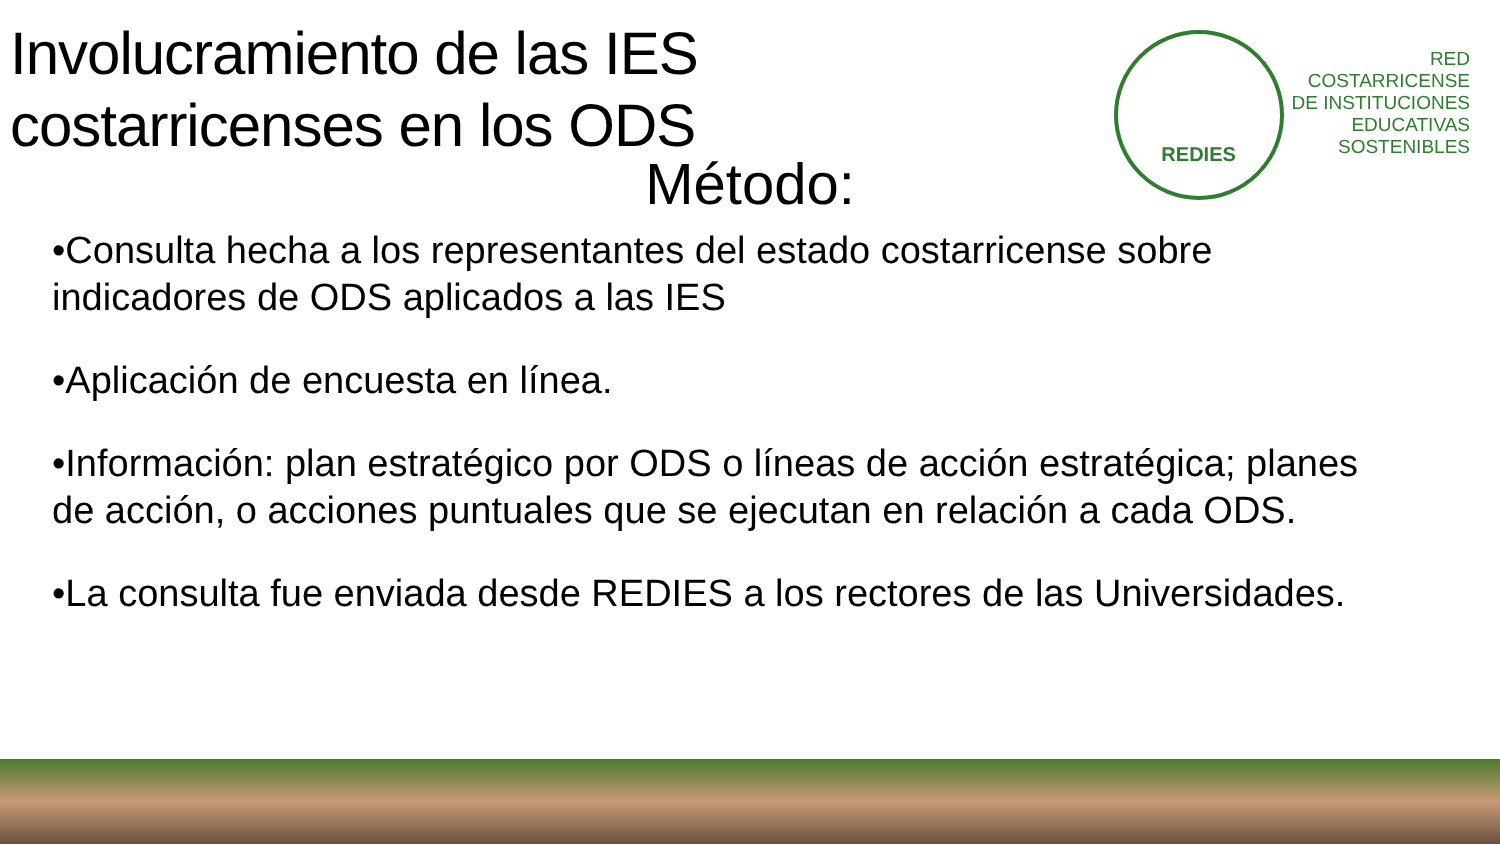Involucramiento de las IES
costarricenses en los ODS
REDIES
RED
COSTARRICENSE
DE INSTITUCIONES
EDUCATIVAS
SOSTENIBLES
Método:
•Consulta hecha a los representantes del estado costarricense sobre indicadores de ODS aplicados a las IES
•Aplicación de encuesta en línea.
•Información: plan estratégico por ODS o líneas de acción estratégica; planes de acción, o acciones puntuales que se ejecutan en relación a cada ODS.
•La consulta fue enviada desde REDIES a los rectores de las Universidades.